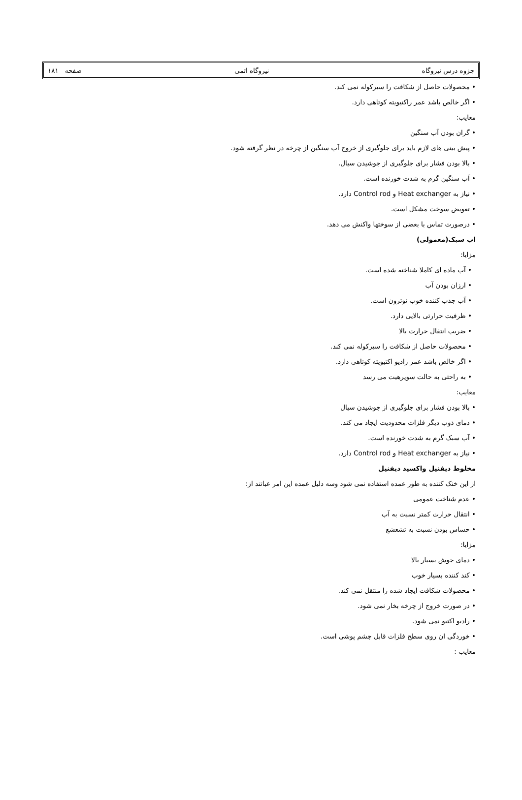جزوه درس نیروگاه نیروگاه اتمی صفحه ۱۸۱
• محصولات حاصل از شکافت را سیرکوله نمی کند.
• اگر خالص باشد عمر راکتیویته کوتاهی دارد.
معایب:
• گران بودن آب سنگین
• پیش بینی های لازم باید برای جلوگیری از خروج آب سنگین از چرخه در نظر گرفته شود.
• بالا بودن فشار برای جلوگیری از جوشیدن سیال.
• آب سنگین گرم به شدت خورنده است.
• نیاز به Heat exchanger و Control rod دارد.
• تعویض سوخت مشکل است.
• درصورت تماس با بعضی از سوختها واکنش می دهد.
اب سبک(معمولی)
مزایا:
• آب ماده ای کاملا شناخته شده است.
• ارزان بودن آب
• آب جذب کننده خوب نوترون است.
• ظرفیت حرارتی بالایی دارد.
• ضریب انتقال حرارت بالا
• محصولات حاصل از شکافت را سیرکوله نمی کند.
• اگر خالص باشد عمر رادیو اکتیویته کوتاهی دارد.
• به راحتی به حالت سوپرهیت می رسد
معایب:
• بالا بودن فشار برای جلوگیری از جوشیدن سیال
• دمای ذوب دیگر فلزات محدودیت ایجاد می کند.
• آب سبک گرم به شدت خورنده است.
• نیاز به Heat exchanger و Control rod دارد.
مخلوط دیفنیل واکسید دیفنیل
از این خنک کننده به طور عمده استفاده نمی شود وسه دلیل عمده این امر عباتند از:
• عدم شناخت عمومی
• انتقال حرارت کمتر نسبت به آب
• حساس بودن نسبت به تشعشع
مزایا:
• دمای جوش بسیار بالا
• کند کننده بسیار خوب
• محصولات شکافت ایجاد شده را منتقل نمی کند.
• در صورت خروج از چرخه بخار نمی شود.
• رادیو اکتیو نمی شود.
• خوردگی ان روی سطح فلزات قابل چشم پوشی است.
معایب :